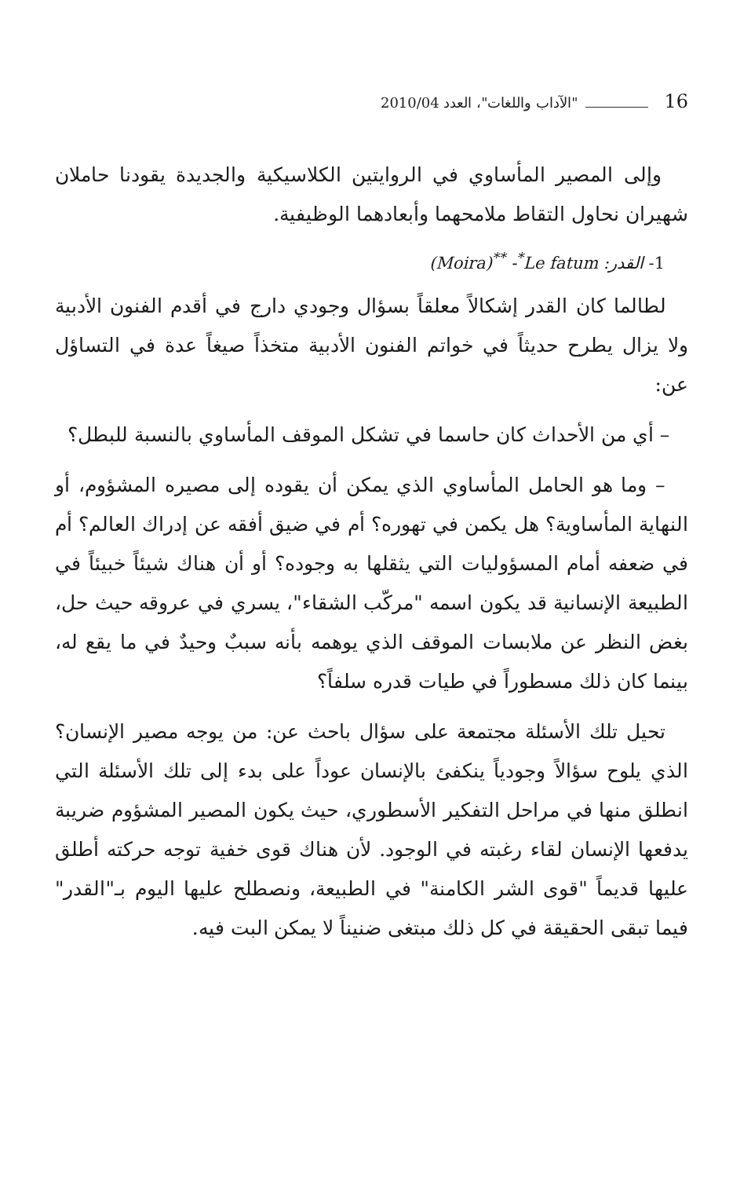16 "الآداب واللغات"، العدد 2010/04
وإلى المصير المأساوي في الروايتين الكلاسيكية والجديدة يقودنا حاملان شهيران نحاول التقاط ملامحهما وأبعادهما الوظيفية.
1- القدر: (Moira)<sup>**</sup> -<sup>*</sup>Le fatum
لطالما كان القدر إشكالاً معلقاً بسؤال وجودي دارج في أقدم الفنون الأدبية ولا يزال يطرح حديثاً في خواتم الفنون الأدبية متخذاً صيغاً عدة في التساؤل عن:
– أي من الأحداث كان حاسما في تشكل الموقف المأساوي بالنسبة للبطل؟
– وما هو الحامل المأساوي الذي يمكن أن يقوده إلى مصيره المشؤوم، أو النهاية المأساوية؟ هل يكمن في تهوره؟ أم في ضيق أفقه عن إدراك العالم؟ أم في ضعفه أمام المسؤوليات التي يثقلها به وجوده؟ أو أن هناك شيئاً خبيئاً في الطبيعة الإنسانية قد يكون اسمه "مركّب الشقاء"، يسري في عروقه حيث حل، بغض النظر عن ملابسات الموقف الذي يوهمه بأنه سببٌ وحيدٌ في ما يقع له، بينما كان ذلك مسطوراً في طيات قدره سلفاً؟
تحيل تلك الأسئلة مجتمعة على سؤال باحث عن: من يوجه مصير الإنسان؟ الذي يلوح سؤالاً وجودياً ينكفئ بالإنسان عوداً على بدء إلى تلك الأسئلة التي انطلق منها في مراحل التفكير الأسطوري، حيث يكون المصير المشؤوم ضريبة يدفعها الإنسان لقاء رغبته في الوجود. لأن هناك قوى خفية توجه حركته أطلق عليها قديماً "قوى الشر الكامنة" في الطبيعة، ونصطلح عليها اليوم بـ"القدر" فيما تبقى الحقيقة في كل ذلك مبتغى ضنيناً لا يمكن البت فيه.